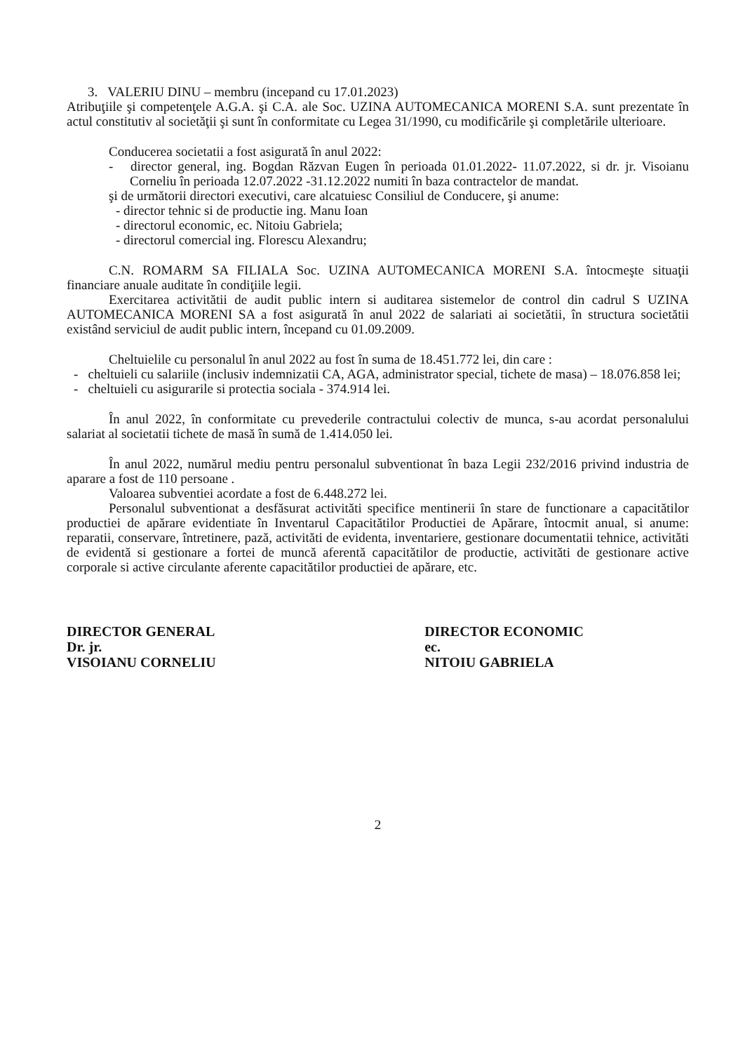3. VALERIU DINU – membru (incepand cu 17.01.2023)
Atribuţiile şi competenţele A.G.A. şi C.A. ale Soc. UZINA AUTOMECANICA MORENI S.A. sunt prezentate în actul constitutiv al societăţii şi sunt în conformitate cu Legea 31/1990, cu modificările şi completările ulterioare.
Conducerea societatii a fost asigurată în anul 2022:
- director general, ing. Bogdan Răzvan Eugen în perioada 01.01.2022- 11.07.2022, si dr. jr. Visoianu Corneliu în perioada 12.07.2022 -31.12.2022 numiti în baza contractelor de mandat.
şi de următorii directori executivi, care alcatuiesc Consiliul de Conducere, şi anume:
- director tehnic si de productie ing. Manu Ioan
- directorul economic, ec. Nitoiu Gabriela;
- directorul comercial ing. Florescu Alexandru;
C.N. ROMARM SA FILIALA Soc. UZINA AUTOMECANICA MORENI S.A. întocmeşte situaţii financiare anuale auditate în condiţiile legii.
Exercitarea activitătii de audit public intern si auditarea sistemelor de control din cadrul S UZINA AUTOMECANICA MORENI SA a fost asigurată în anul 2022 de salariati ai societătii, în structura societătii existând serviciul de audit public intern, începand cu 01.09.2009.
Cheltuielile cu personalul în anul 2022 au fost în suma de 18.451.772 lei, din care :
- cheltuieli cu salariile (inclusiv indemnizatii CA, AGA, administrator special, tichete de masa) – 18.076.858 lei;
- cheltuieli cu asigurarile si protectia sociala - 374.914 lei.
În anul 2022, în conformitate cu prevederile contractului colectiv de munca, s-au acordat personalului salariat al societatii tichete de masă în sumă de 1.414.050 lei.
În anul 2022, numărul mediu pentru personalul subventionat în baza Legii 232/2016 privind industria de aparare a fost de 110 persoane .
Valoarea subventiei acordate a fost de 6.448.272 lei.
Personalul subventionat a desfăsurat activităti specifice mentinerii în stare de functionare a capacitătilor productiei de apărare evidentiate în Inventarul Capacitătilor Productiei de Apărare, întocmit anual, si anume: reparatii, conservare, întretinere, pază, activităti de evidenta, inventariere, gestionare documentatii tehnice, activităti de evidentă si gestionare a fortei de muncă aferentă capacitătilor de productie, activităti de gestionare active corporale si active circulante aferente capacitătilor productiei de apărare, etc.
DIRECTOR GENERAL
Dr. jr.
VISOIANU CORNELIU
DIRECTOR ECONOMIC
ec.
NITOIU GABRIELA
2